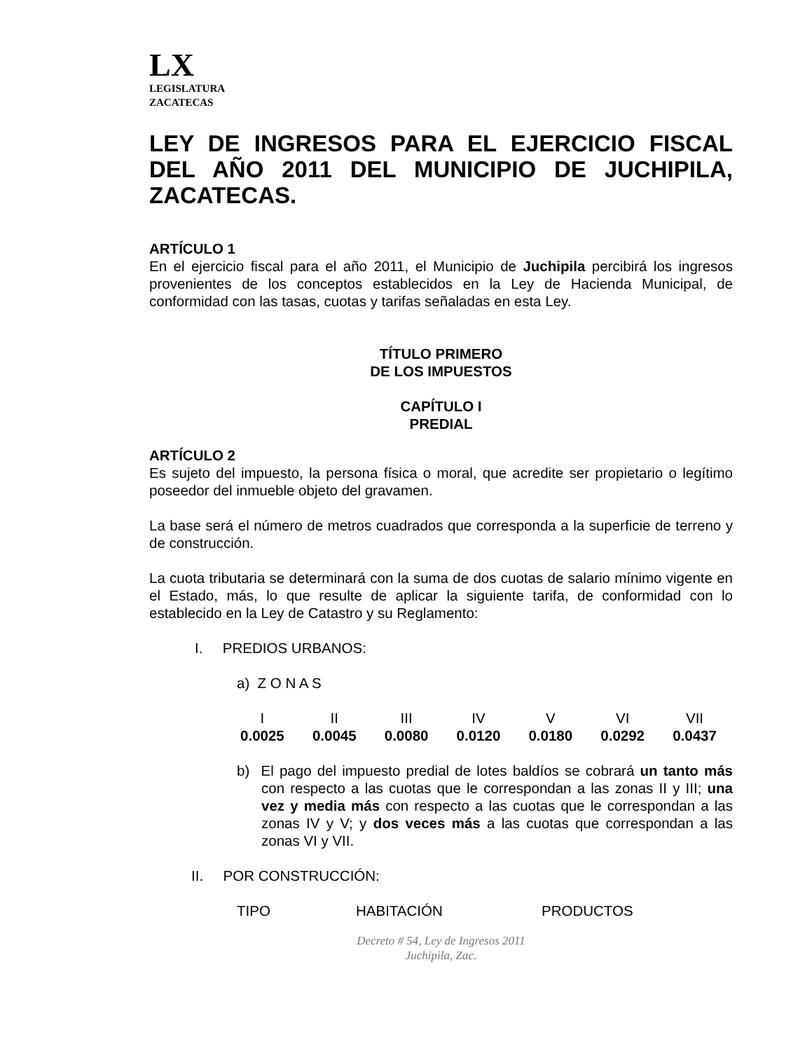LX
LEGISLATURA
ZACATECAS
LEY DE INGRESOS PARA EL EJERCICIO FISCAL DEL AÑO 2011 DEL MUNICIPIO DE JUCHIPILA, ZACATECAS.
ARTÍCULO 1
En el ejercicio fiscal para el año 2011, el Municipio de Juchipila percibirá los ingresos provenientes de los conceptos establecidos en la Ley de Hacienda Municipal, de conformidad con las tasas, cuotas y tarifas señaladas en esta Ley.
TÍTULO PRIMERO
DE LOS IMPUESTOS
CAPÍTULO I
PREDIAL
ARTÍCULO 2
Es sujeto del impuesto, la persona física o moral, que acredite ser propietario o legítimo poseedor del inmueble objeto del gravamen.
La base será el número de metros cuadrados que corresponda a la superficie de terreno y de construcción.
La cuota tributaria se determinará con la suma de dos cuotas de salario mínimo vigente en el Estado, más, lo que resulte de aplicar la siguiente tarifa, de conformidad con lo establecido en la Ley de Catastro y su Reglamento:
I. PREDIOS URBANOS:
a) Z O N A S
| I | II | III | IV | V | VI | VII |
| 0.0025 | 0.0045 | 0.0080 | 0.0120 | 0.0180 | 0.0292 | 0.0437 |
b) El pago del impuesto predial de lotes baldíos se cobrará un tanto más con respecto a las cuotas que le correspondan a las zonas II y III; una vez y media más con respecto a las cuotas que le correspondan a las zonas IV y V; y dos veces más a las cuotas que correspondan a las zonas VI y VII.
II. POR CONSTRUCCIÓN:
| TIPO | HABITACIÓN | PRODUCTOS |
Decreto # 54, Ley de Ingresos 2011
Juchipila, Zac.